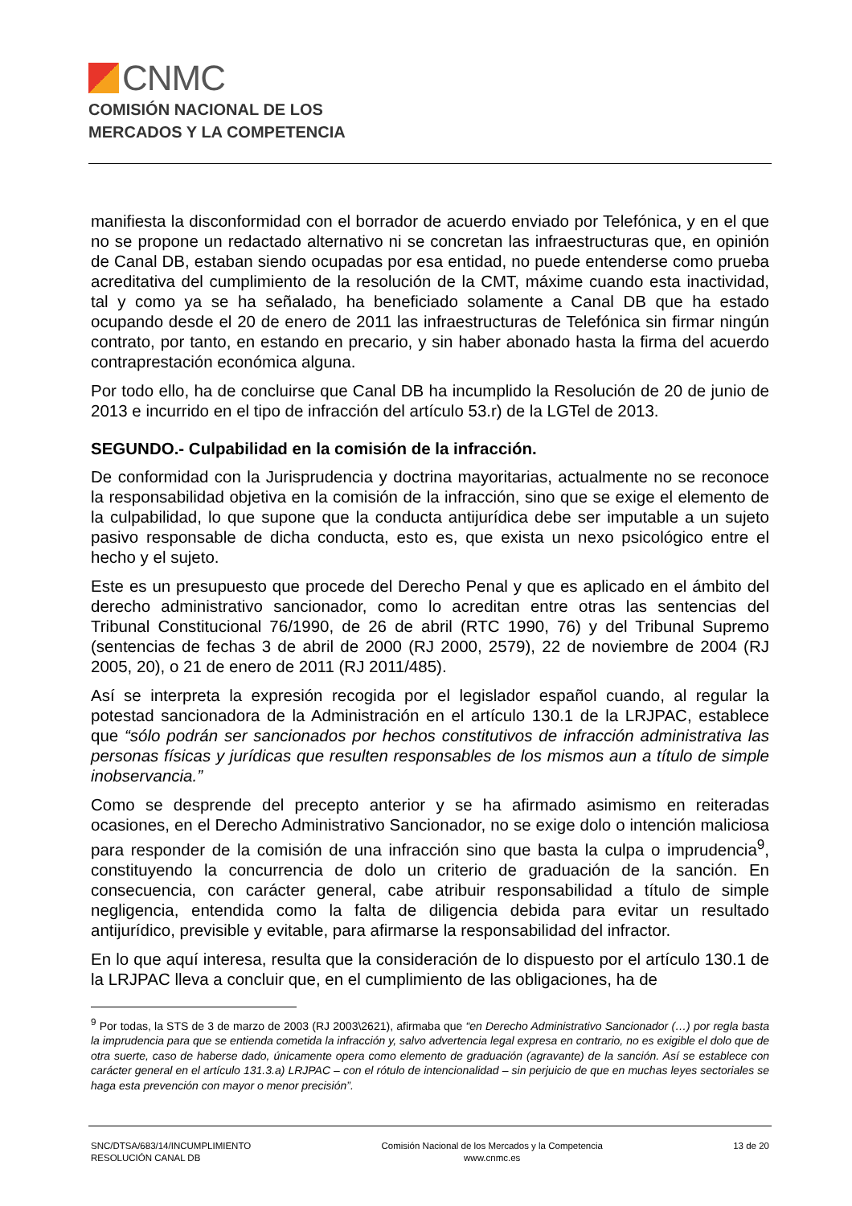CNMC
COMISIÓN NACIONAL DE LOS
MERCADOS Y LA COMPETENCIA
manifiesta la disconformidad con el borrador de acuerdo enviado por Telefónica, y en el que no se propone un redactado alternativo ni se concretan las infraestructuras que, en opinión de Canal DB, estaban siendo ocupadas por esa entidad, no puede entenderse como prueba acreditativa del cumplimiento de la resolución de la CMT, máxime cuando esta inactividad, tal y como ya se ha señalado, ha beneficiado solamente a Canal DB que ha estado ocupando desde el 20 de enero de 2011 las infraestructuras de Telefónica sin firmar ningún contrato, por tanto, en estando en precario, y sin haber abonado hasta la firma del acuerdo contraprestación económica alguna.
Por todo ello, ha de concluirse que Canal DB ha incumplido la Resolución de 20 de junio de 2013 e incurrido en el tipo de infracción del artículo 53.r) de la LGTel de 2013.
SEGUNDO.- Culpabilidad en la comisión de la infracción.
De conformidad con la Jurisprudencia y doctrina mayoritarias, actualmente no se reconoce la responsabilidad objetiva en la comisión de la infracción, sino que se exige el elemento de la culpabilidad, lo que supone que la conducta antijurídica debe ser imputable a un sujeto pasivo responsable de dicha conducta, esto es, que exista un nexo psicológico entre el hecho y el sujeto.
Este es un presupuesto que procede del Derecho Penal y que es aplicado en el ámbito del derecho administrativo sancionador, como lo acreditan entre otras las sentencias del Tribunal Constitucional 76/1990, de 26 de abril (RTC 1990, 76) y del Tribunal Supremo (sentencias de fechas 3 de abril de 2000 (RJ 2000, 2579), 22 de noviembre de 2004 (RJ 2005, 20), o 21 de enero de 2011 (RJ 2011/485).
Así se interpreta la expresión recogida por el legislador español cuando, al regular la potestad sancionadora de la Administración en el artículo 130.1 de la LRJPAC, establece que “sólo podrán ser sancionados por hechos constitutivos de infracción administrativa las personas físicas y jurídicas que resulten responsables de los mismos aun a título de simple inobservancia.”
Como se desprende del precepto anterior y se ha afirmado asimismo en reiteradas ocasiones, en el Derecho Administrativo Sancionador, no se exige dolo o intención maliciosa para responder de la comisión de una infracción sino que basta la culpa o imprudencia<sup>9</sup>, constituyendo la concurrencia de dolo un criterio de graduación de la sanción. En consecuencia, con carácter general, cabe atribuir responsabilidad a título de simple negligencia, entendida como la falta de diligencia debida para evitar un resultado antijurídico, previsible y evitable, para afirmarse la responsabilidad del infractor.
En lo que aquí interesa, resulta que la consideración de lo dispuesto por el artículo 130.1 de la LRJPAC lleva a concluir que, en el cumplimiento de las obligaciones, ha de
<sup>9</sup> Por todas, la STS de 3 de marzo de 2003 (RJ 2003\2621), afirmaba que “en Derecho Administrativo Sancionador (…) por regla basta la imprudencia para que se entienda cometida la infracción y, salvo advertencia legal expresa en contrario, no es exigible el dolo que de otra suerte, caso de haberse dado, únicamente opera como elemento de graduación (agravante) de la sanción. Así se establece con carácter general en el artículo 131.3.a) LRJPAC – con el rótulo de intencionalidad – sin perjuicio de que en muchas leyes sectoriales se haga esta prevención con mayor o menor precisión”.
SNC/DTSA/683/14/INCUMPLIMIENTO
RESOLUCIÓN CANAL DB
Comisión Nacional de los Mercados y la Competencia
www.cnmc.es
13 de 20